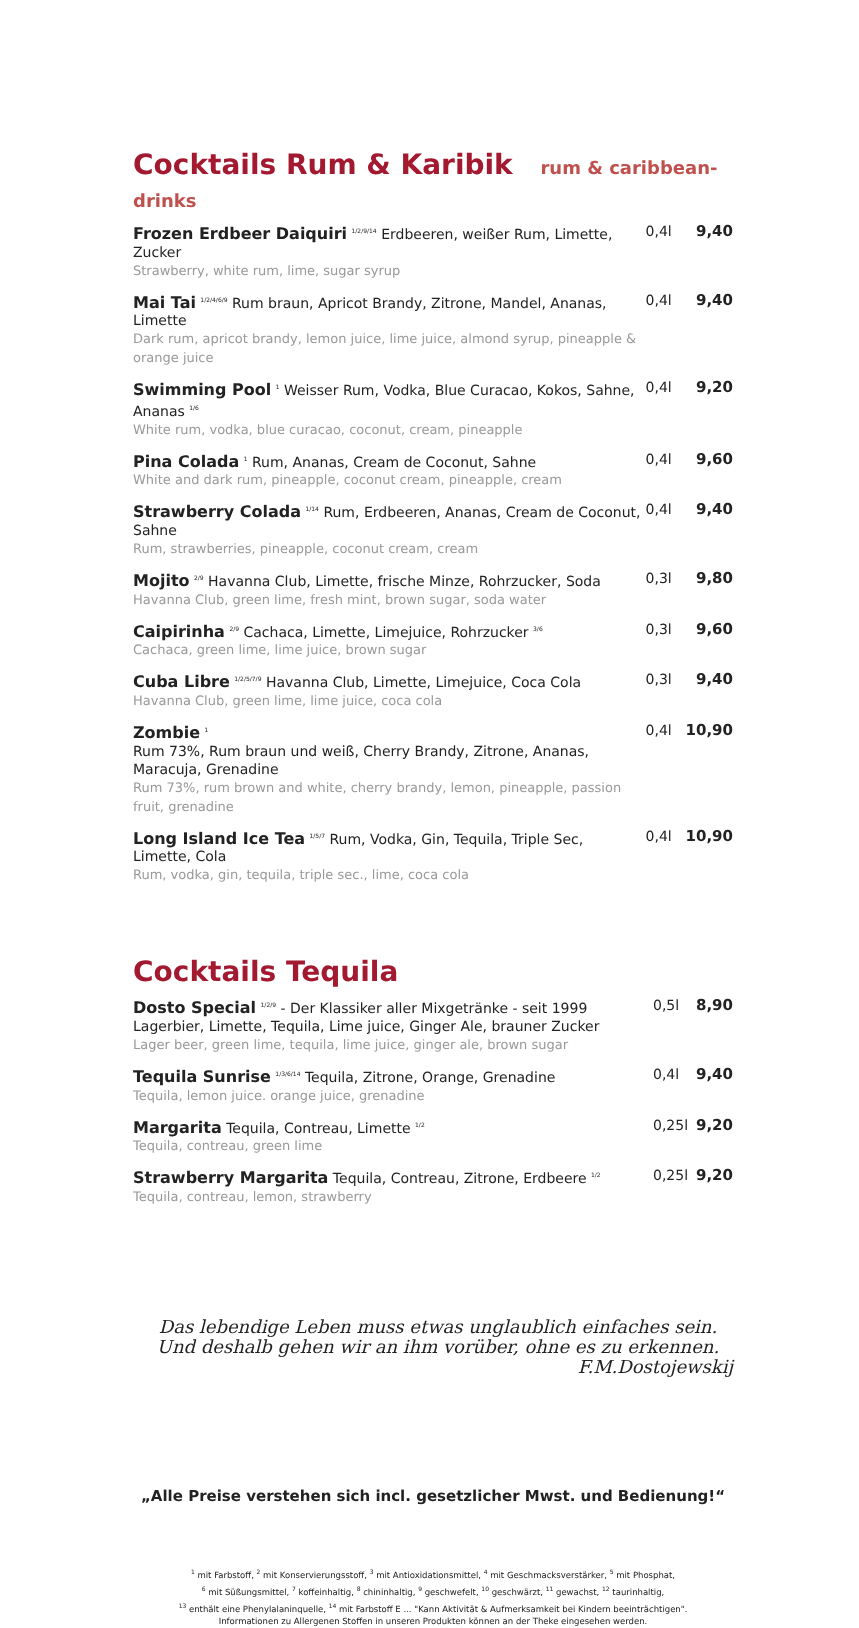Cocktails Rum & Karibik rum & caribbean-drinks
| Frozen Erdbeer Daiquiri <sup>1/2/9/14</sup> Erdbeeren, weißer Rum, Limette, Zucker Strawberry, white rum, lime, sugar syrup | 0,4l | 9,40 |
| Mai Tai <sup>1/2/4/6/9</sup> Rum braun, Apricot Brandy, Zitrone, Mandel, Ananas, Limette Dark rum, apricot brandy, lemon juice, lime juice, almond syrup, pineapple & orange juice | 0,4l | 9,40 |
| Swimming Pool <sup>1</sup> Weisser Rum, Vodka, Blue Curacao, Kokos, Sahne, Ananas <sup>1/6</sup> White rum, vodka, blue curacao, coconut, cream, pineapple | 0,4l | 9,20 |
| Pina Colada <sup>1</sup> Rum, Ananas, Cream de Coconut, Sahne White and dark rum, pineapple, coconut cream, pineapple, cream | 0,4l | 9,60 |
| Strawberry Colada <sup>1/14</sup> Rum, Erdbeeren, Ananas, Cream de Coconut, Sahne Rum, strawberries, pineapple, coconut cream, cream | 0,4l | 9,40 |
| Mojito <sup>2/9</sup> Havanna Club, Limette, frische Minze, Rohrzucker, Soda Havanna Club, green lime, fresh mint, brown sugar, soda water | 0,3l | 9,80 |
| Caipirinha <sup>2/9</sup> Cachaca, Limette, Limejuice, Rohrzucker <sup>3/6</sup> Cachaca, green lime, lime juice, brown sugar | 0,3l | 9,60 |
| Cuba Libre <sup>1/2/5/7/9</sup> Havanna Club, Limette, Limejuice, Coca Cola Havanna Club, green lime, lime juice, coca cola | 0,3l | 9,40 |
| Zombie <sup>1</sup> Rum 73%, Rum braun und weiß, Cherry Brandy, Zitrone, Ananas, Maracuja, Grenadine Rum 73%, rum brown and white, cherry brandy, lemon, pineapple, passion fruit, grenadine | 0,4l | 10,90 |
| Long Island Ice Tea <sup>1/5/7</sup> Rum, Vodka, Gin, Tequila, Triple Sec, Limette, Cola Rum, vodka, gin, tequila, triple sec., lime, coca cola | 0,4l | 10,90 |
Cocktails Tequila
| Dosto Special <sup>1/2/9</sup> - Der Klassiker aller Mixgetränke - seit 1999 Lagerbier, Limette, Tequila, Lime juice, Ginger Ale, brauner Zucker Lager beer, green lime, tequila, lime juice, ginger ale, brown sugar | 0,5l | 8,90 |
| Tequila Sunrise <sup>1/3/6/14</sup> Tequila, Zitrone, Orange, Grenadine Tequila, lemon juice. orange juice, grenadine | 0,4l | 9,40 |
| Margarita Tequila, Contreau, Limette <sup>1/2</sup> Tequila, contreau, green lime | 0,25l | 9,20 |
| Strawberry Margarita Tequila, Contreau, Zitrone, Erdbeere <sup>1/2</sup> Tequila, contreau, lemon, strawberry | 0,25l | 9,20 |
Das lebendige Leben muss etwas unglaublich einfaches sein.
Und deshalb gehen wir an ihm vorüber, ohne es zu erkennen.
F.M.Dostojewskij
„Alle Preise verstehen sich incl. gesetzlicher Mwst. und Bedienung!“
<sup>1</sup> mit Farbstoff, <sup>2</sup> mit Konservierungsstoff, <sup>3</sup> mit Antioxidationsmittel, <sup>4</sup> mit Geschmacksverstärker, <sup>5</sup> mit Phosphat,
<sup>6</sup> mit Süßungsmittel, <sup>7</sup> koffeinhaltig, <sup>8</sup> chininhaltig, <sup>9</sup> geschwefelt, <sup>10</sup> geschwärzt, <sup>11</sup> gewachst, <sup>12</sup> taurinhaltig,
<sup>13</sup> enthält eine Phenylalaninquelle, <sup>14</sup> mit Farbstoff E ... "Kann Aktivität & Aufmerksamkeit bei Kindern beeinträchtigen".
Informationen zu Allergenen Stoffen in unseren Produkten können an der Theke eingesehen werden.